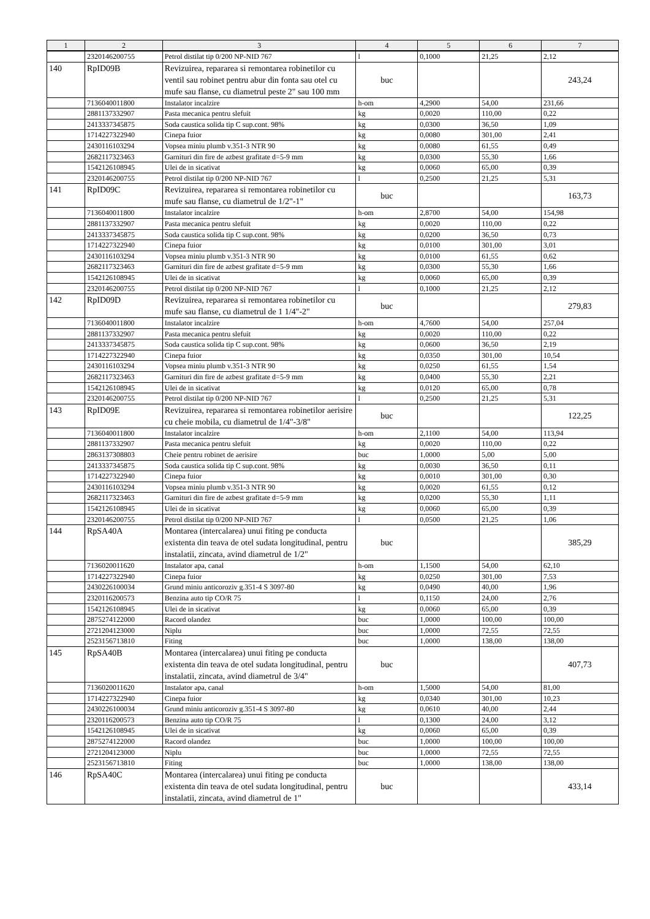| 1 | 2 | 3 | 4 | 5 | 6 | 7 |
| --- | --- | --- | --- | --- | --- | --- |
| | 2320146200755 | Petrol distilat tip 0/200 NP-NID 767 | l | 0,1000 | 21,25 | 2,12 |
| 140 | RpID09B | Revizuirea, repararea si remontarea robinetilor cu ventil sau robinet pentru abur din fonta sau otel cu mufe sau flanse, cu diametrul peste 2" sau 100 mm | buc | | | 243,24 |
| | 7136040011800 | Instalator incalzire | h-om | 4,2900 | 54,00 | 231,66 |
| | 2881137332907 | Pasta mecanica pentru slefuit | kg | 0,0020 | 110,00 | 0,22 |
| | 2413337345875 | Soda caustica solida tip C sup.cont. 98% | kg | 0,0300 | 36,50 | 1,09 |
| | 1714227322940 | Cinepa fuior | kg | 0,0080 | 301,00 | 2,41 |
| | 2430116103294 | Vopsea miniu plumb v.351-3 NTR 90 | kg | 0,0080 | 61,55 | 0,49 |
| | 2682117323463 | Garnituri din fire de azbest grafitate d=5-9 mm | kg | 0,0300 | 55,30 | 1,66 |
| | 1542126108945 | Ulei de in sicativat | kg | 0,0060 | 65,00 | 0,39 |
| | 2320146200755 | Petrol distilat tip 0/200 NP-NID 767 | l | 0,2500 | 21,25 | 5,31 |
| 141 | RpID09C | Revizuirea, repararea si remontarea robinetilor cu mufe sau flanse, cu diametrul de 1/2"-1" | buc | | | 163,73 |
| | 7136040011800 | Instalator incalzire | h-om | 2,8700 | 54,00 | 154,98 |
| | 2881137332907 | Pasta mecanica pentru slefuit | kg | 0,0020 | 110,00 | 0,22 |
| | 2413337345875 | Soda caustica solida tip C sup.cont. 98% | kg | 0,0200 | 36,50 | 0,73 |
| | 1714227322940 | Cinepa fuior | kg | 0,0100 | 301,00 | 3,01 |
| | 2430116103294 | Vopsea miniu plumb v.351-3 NTR 90 | kg | 0,0100 | 61,55 | 0,62 |
| | 2682117323463 | Garnituri din fire de azbest grafitate d=5-9 mm | kg | 0,0300 | 55,30 | 1,66 |
| | 1542126108945 | Ulei de in sicativat | kg | 0,0060 | 65,00 | 0,39 |
| | 2320146200755 | Petrol distilat tip 0/200 NP-NID 767 | l | 0,1000 | 21,25 | 2,12 |
| 142 | RpID09D | Revizuirea, repararea si remontarea robinetilor cu mufe sau flanse, cu diametrul de 1 1/4"-2" | buc | | | 279,83 |
| | 7136040011800 | Instalator incalzire | h-om | 4,7600 | 54,00 | 257,04 |
| | 2881137332907 | Pasta mecanica pentru slefuit | kg | 0,0020 | 110,00 | 0,22 |
| | 2413337345875 | Soda caustica solida tip C sup.cont. 98% | kg | 0,0600 | 36,50 | 2,19 |
| | 1714227322940 | Cinepa fuior | kg | 0,0350 | 301,00 | 10,54 |
| | 2430116103294 | Vopsea miniu plumb v.351-3 NTR 90 | kg | 0,0250 | 61,55 | 1,54 |
| | 2682117323463 | Garnituri din fire de azbest grafitate d=5-9 mm | kg | 0,0400 | 55,30 | 2,21 |
| | 1542126108945 | Ulei de in sicativat | kg | 0,0120 | 65,00 | 0,78 |
| | 2320146200755 | Petrol distilat tip 0/200 NP-NID 767 | l | 0,2500 | 21,25 | 5,31 |
| 143 | RpID09E | Revizuirea, repararea si remontarea robinetilor aerisire cu cheie mobila, cu diametrul de 1/4"-3/8" | buc | | | 122,25 |
| | 7136040011800 | Instalator incalzire | h-om | 2,1100 | 54,00 | 113,94 |
| | 2881137332907 | Pasta mecanica pentru slefuit | kg | 0,0020 | 110,00 | 0,22 |
| | 2863137308803 | Cheie pentru robinet de aerisire | buc | 1,0000 | 5,00 | 5,00 |
| | 2413337345875 | Soda caustica solida tip C sup.cont. 98% | kg | 0,0030 | 36,50 | 0,11 |
| | 1714227322940 | Cinepa fuior | kg | 0,0010 | 301,00 | 0,30 |
| | 2430116103294 | Vopsea miniu plumb v.351-3 NTR 90 | kg | 0,0020 | 61,55 | 0,12 |
| | 2682117323463 | Garnituri din fire de azbest grafitate d=5-9 mm | kg | 0,0200 | 55,30 | 1,11 |
| | 1542126108945 | Ulei de in sicativat | kg | 0,0060 | 65,00 | 0,39 |
| | 2320146200755 | Petrol distilat tip 0/200 NP-NID 767 | l | 0,0500 | 21,25 | 1,06 |
| 144 | RpSA40A | Montarea (intercalarea) unui fiting pe conducta existenta din teava de otel sudata longitudinal, pentru instalatii, zincata, avind diametrul de 1/2" | buc | | | 385,29 |
| | 7136020011620 | Instalator apa, canal | h-om | 1,1500 | 54,00 | 62,10 |
| | 1714227322940 | Cinepa fuior | kg | 0,0250 | 301,00 | 7,53 |
| | 2430226100034 | Grund miniu anticoroziv g.351-4 S 3097-80 | kg | 0,0490 | 40,00 | 1,96 |
| | 2320116200573 | Benzina auto tip CO/R 75 | l | 0,1150 | 24,00 | 2,76 |
| | 1542126108945 | Ulei de in sicativat | kg | 0,0060 | 65,00 | 0,39 |
| | 2875274122000 | Racord olandez | buc | 1,0000 | 100,00 | 100,00 |
| | 2721204123000 | Niplu | buc | 1,0000 | 72,55 | 72,55 |
| | 2523156713810 | Fiting | buc | 1,0000 | 138,00 | 138,00 |
| 145 | RpSA40B | Montarea (intercalarea) unui fiting pe conducta existenta din teava de otel sudata longitudinal, pentru instalatii, zincata, avind diametrul de 3/4" | buc | | | 407,73 |
| | 7136020011620 | Instalator apa, canal | h-om | 1,5000 | 54,00 | 81,00 |
| | 1714227322940 | Cinepa fuior | kg | 0,0340 | 301,00 | 10,23 |
| | 2430226100034 | Grund miniu anticoroziv g.351-4 S 3097-80 | kg | 0,0610 | 40,00 | 2,44 |
| | 2320116200573 | Benzina auto tip CO/R 75 | l | 0,1300 | 24,00 | 3,12 |
| | 1542126108945 | Ulei de in sicativat | kg | 0,0060 | 65,00 | 0,39 |
| | 2875274122000 | Racord olandez | buc | 1,0000 | 100,00 | 100,00 |
| | 2721204123000 | Niplu | buc | 1,0000 | 72,55 | 72,55 |
| | 2523156713810 | Fiting | buc | 1,0000 | 138,00 | 138,00 |
| 146 | RpSA40C | Montarea (intercalarea) unui fiting pe conducta existenta din teava de otel sudata longitudinal, pentru instalatii, zincata, avind diametrul de 1" | buc | | | 433,14 |